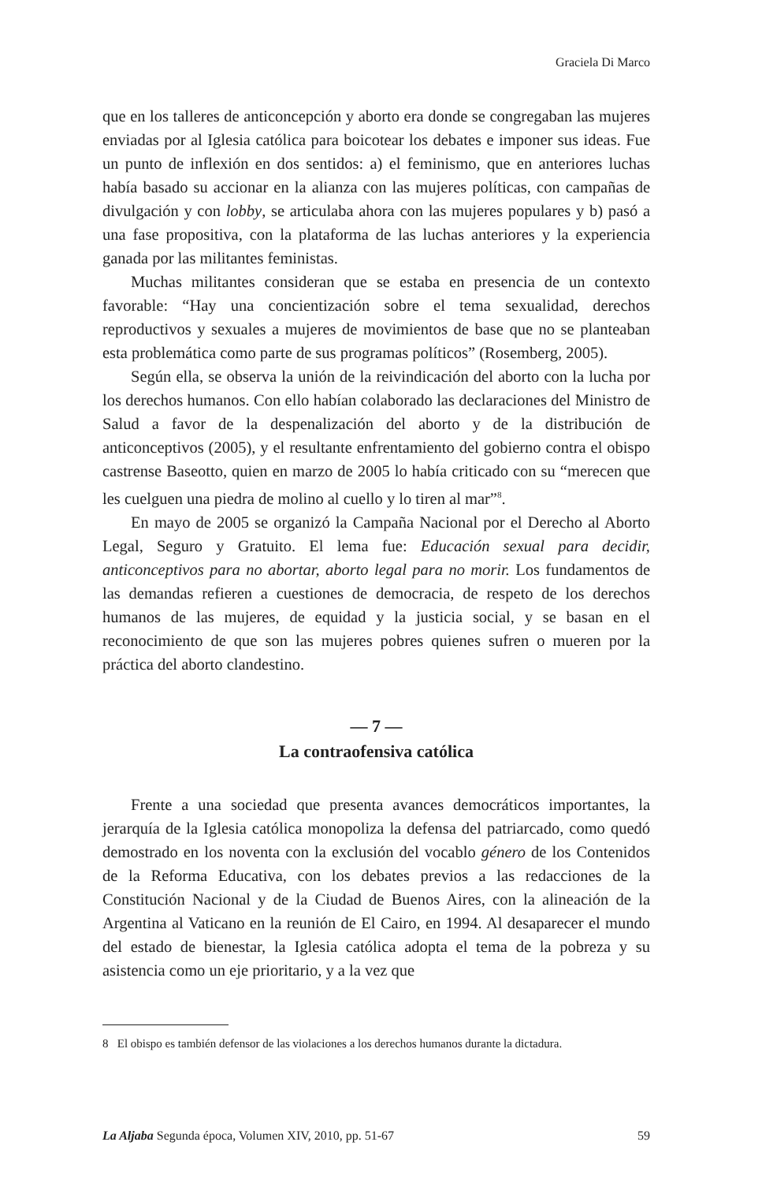Graciela Di Marco
que en los talleres de anticoncepción y aborto era donde se congregaban las mujeres enviadas por al Iglesia católica para boicotear los debates e imponer sus ideas. Fue un punto de inflexión en dos sentidos: a) el feminismo, que en anteriores luchas había basado su accionar en la alianza con las mujeres políticas, con campañas de divulgación y con lobby, se articulaba ahora con las mujeres populares y b) pasó a una fase propositiva, con la plataforma de las luchas anteriores y la experiencia ganada por las militantes feministas.
Muchas militantes consideran que se estaba en presencia de un contexto favorable: “Hay una concientización sobre el tema sexualidad, derechos reproductivos y sexuales a mujeres de movimientos de base que no se planteaban esta problemática como parte de sus programas políticos” (Rosemberg, 2005).
Según ella, se observa la unión de la reivindicación del aborto con la lucha por los derechos humanos. Con ello habían colaborado las declaraciones del Ministro de Salud a favor de la despenalización del aborto y de la distribución de anticonceptivos (2005), y el resultante enfrentamiento del gobierno contra el obispo castrense Baseotto, quien en marzo de 2005 lo había criticado con su “merecen que les cuelguen una piedra de molino al cuello y lo tiren al mar”<sup>8</sup>.
En mayo de 2005 se organizó la Campaña Nacional por el Derecho al Aborto Legal, Seguro y Gratuito. El lema fue: Educación sexual para decidir, anticonceptivos para no abortar, aborto legal para no morir. Los fundamentos de las demandas refieren a cuestiones de democracia, de respeto de los derechos humanos de las mujeres, de equidad y la justicia social, y se basan en el reconocimiento de que son las mujeres pobres quienes sufren o mueren por la práctica del aborto clandestino.
— 7 —
La contraofensiva católica
Frente a una sociedad que presenta avances democráticos importantes, la jerarquía de la Iglesia católica monopoliza la defensa del patriarcado, como quedó demostrado en los noventa con la exclusión del vocablo género de los Contenidos de la Reforma Educativa, con los debates previos a las redacciones de la Constitución Nacional y de la Ciudad de Buenos Aires, con la alineación de la Argentina al Vaticano en la reunión de El Cairo, en 1994. Al desaparecer el mundo del estado de bienestar, la Iglesia católica adopta el tema de la pobreza y su asistencia como un eje prioritario, y a la vez que
8 El obispo es también defensor de las violaciones a los derechos humanos durante la dictadura.
La Aljaba Segunda época, Volumen XIV, 2010, pp. 51-67 59